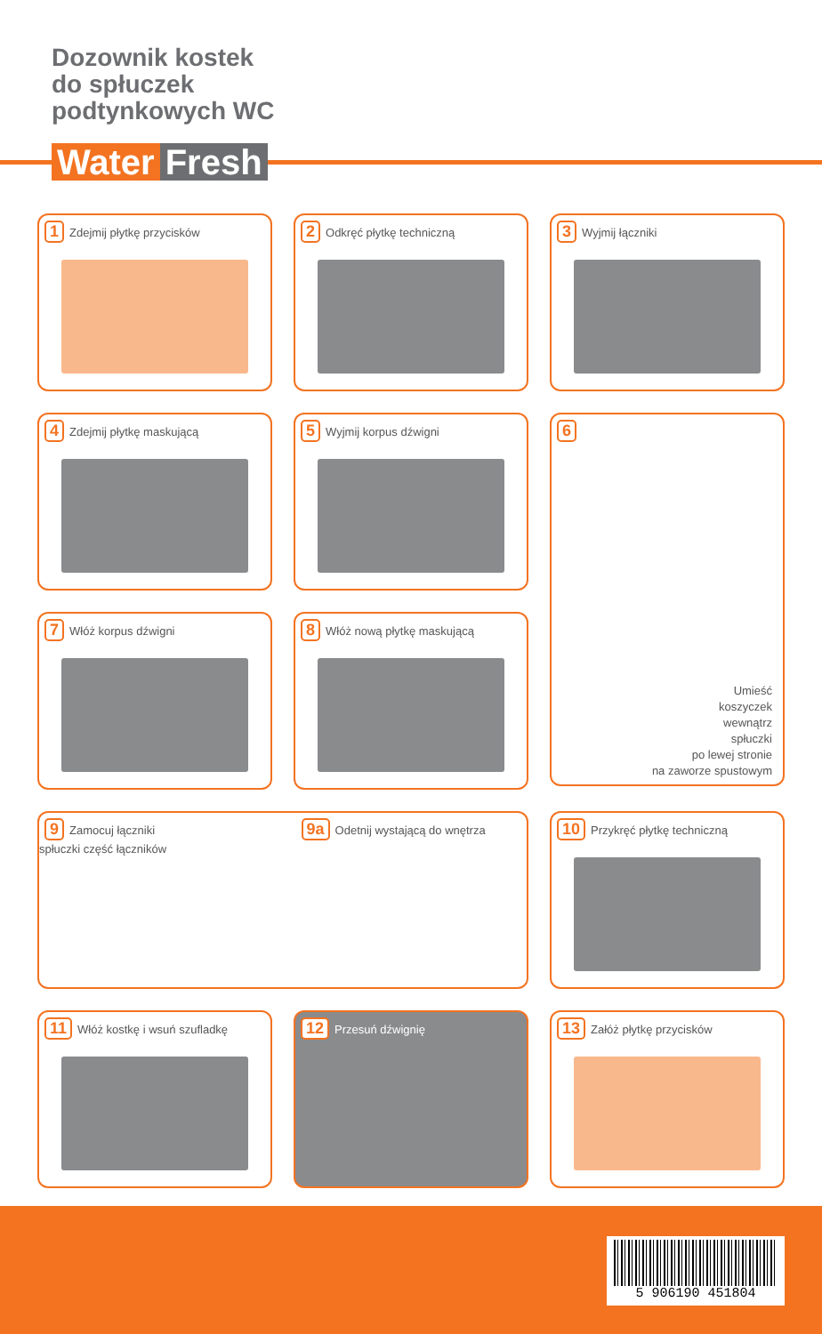Dozownik kostek
do spłuczek
podtynkowych WC
Water Fresh
1 Zdejmij płytkę przycisków
2 Odkręć płytkę techniczną
3 Wyjmij łączniki
4 Zdejmij płytkę maskującą
5 Wyjmij korpus dźwigni
6
Umieść
koszyczek
wewnątrz
spłuczki
po lewej stronie
na zaworze spustowym
7 Włóż korpus dźwigni
8 Włóż nową płytkę maskującą
9 Zamocuj łączniki 9a Odetnij wystającą do wnętrza spłuczki część łączników
10 Przykręć płytkę techniczną
11 Włóż kostkę i wsuń szufladkę
12 Przesuń dźwignię
13 Załóż płytkę przycisków
5 906190 451804